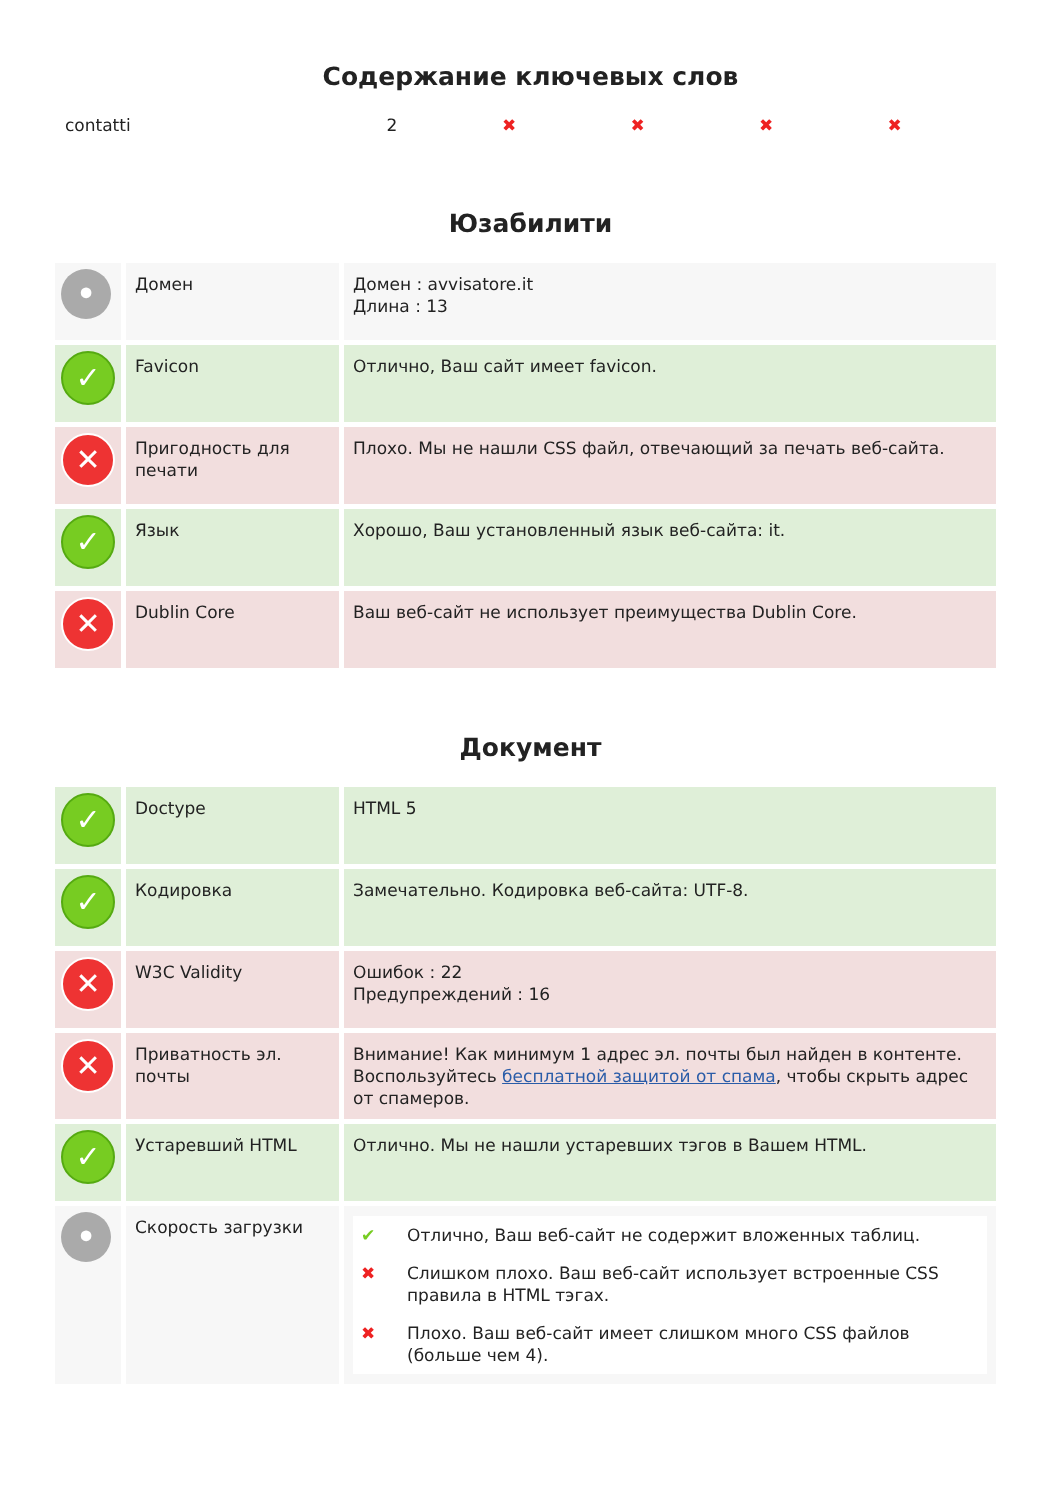Содержание ключевых слов
| contatti | 2 | ✖ | ✖ | ✖ | ✖ |
Юзабилити
| • | Домен | Домен : avvisatore.it Длина : 13 |
| ✓ | Favicon | Отлично, Ваш сайт имеет favicon. |
| ✕ | Пригодность для печати | Плохо. Мы не нашли CSS файл, отвечающий за печать веб-сайта. |
| ✓ | Язык | Хорошо, Ваш установленный язык веб-сайта: it. |
| ✕ | Dublin Core | Ваш веб-сайт не использует преимущества Dublin Core. |
Документ
| ✓ | Doctype | HTML 5 |
| ✓ | Кодировка | Замечательно. Кодировка веб-сайта: UTF-8. |
| ✕ | W3C Validity | Ошибок : 22 Предупреждений : 16 |
| ✕ | Приватность эл. почты | Внимание! Как минимум 1 адрес эл. почты был найден в контенте. Воспользуйтесь бесплатной защитой от спама , чтобы скрыть адрес от спамеров. |
| ✓ | Устаревший HTML | Отлично. Мы не нашли устаревших тэгов в Вашем HTML. |
| • | Скорость загрузки | / ✔ / Отлично, Ваш веб-сайт не содержит вложенных таблиц. / / ✖ / Слишком плохо. Ваш веб-сайт использует встроенные CSS правила в HTML тэгах. / / ✖ / Плохо. Ваш веб-сайт имеет слишком много CSS файлов (больше чем 4). / |